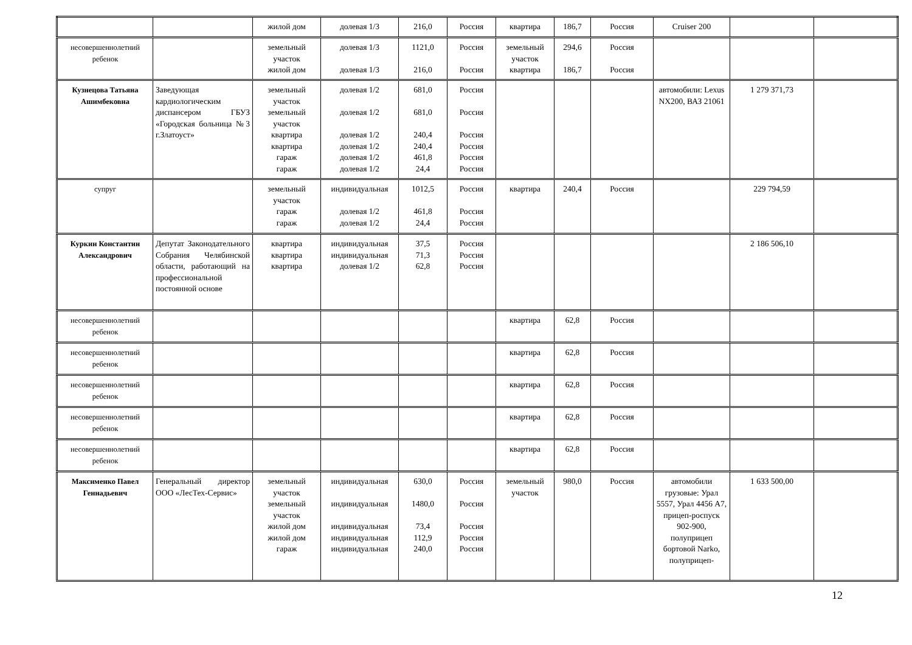| | | жилой дом | долевая 1/3 | 216,0 | Россия | квартира | 186,7 | Россия | Cruiser 200 | | |
| несовершеннолетний ребенок | | земельный участок жилой дом | долевая 1/3 долевая 1/3 | 1121,0 216,0 | Россия Россия | земельный участок квартира | 294,6 186,7 | Россия Россия | | | |
| Кузнецова Татьяна Ашимбековна | Заведующая кардиологическим диспансером ГБУЗ «Городская больница №3 г.Златоуст» | земельный участок земельный участок квартира квартира гараж гараж | долевая 1/2 долевая 1/2 долевая 1/2 долевая 1/2 долевая 1/2 долевая 1/2 | 681,0 681,0 240,4 240,4 461,8 24,4 | Россия Россия Россия Россия Россия Россия | | | | автомобили: Lexus NX200, ВАЗ 21061 | 1 279 371,73 | |
| супруг | | земельный участок гараж гараж | индивидуальная долевая 1/2 долевая 1/2 | 1012,5 461,8 24,4 | Россия Россия Россия | квартира | 240,4 | Россия | | 229 794,59 | |
| Куркин Константин Александрович | Депутат Законодательного Собрания Челябинской области, работающий на профессиональной постоянной основе | квартира квартира квартира | индивидуальная индивидуальная долевая 1/2 | 37,5 71,3 62,8 | Россия Россия Россия | | | | | 2 186 506,10 | |
| несовершеннолетний ребенок | | | | | | квартира | 62,8 | Россия | | | |
| несовершеннолетний ребенок | | | | | | квартира | 62,8 | Россия | | | |
| несовершеннолетний ребенок | | | | | | квартира | 62,8 | Россия | | | |
| несовершеннолетний ребенок | | | | | | квартира | 62,8 | Россия | | | |
| несовершеннолетний ребенок | | | | | | квартира | 62,8 | Россия | | | |
| Максименко Павел Геннадьевич | Генеральный директор ООО «ЛесТех-Сервис» | земельный участок земельный участок жилой дом жилой дом гараж | индивидуальная индивидуальная индивидуальная индивидуальная индивидуальная | 630,0 1480,0 73,4 112,9 240,0 | Россия Россия Россия Россия Россия | земельный участок | 980,0 | Россия | автомобили грузовые: Урал 5557, Урал 4456 А7, прицеп-роспуск 902-900, полуприцеп бортовой Narko, полуприцеп- | 1 633 500,00 | |
12